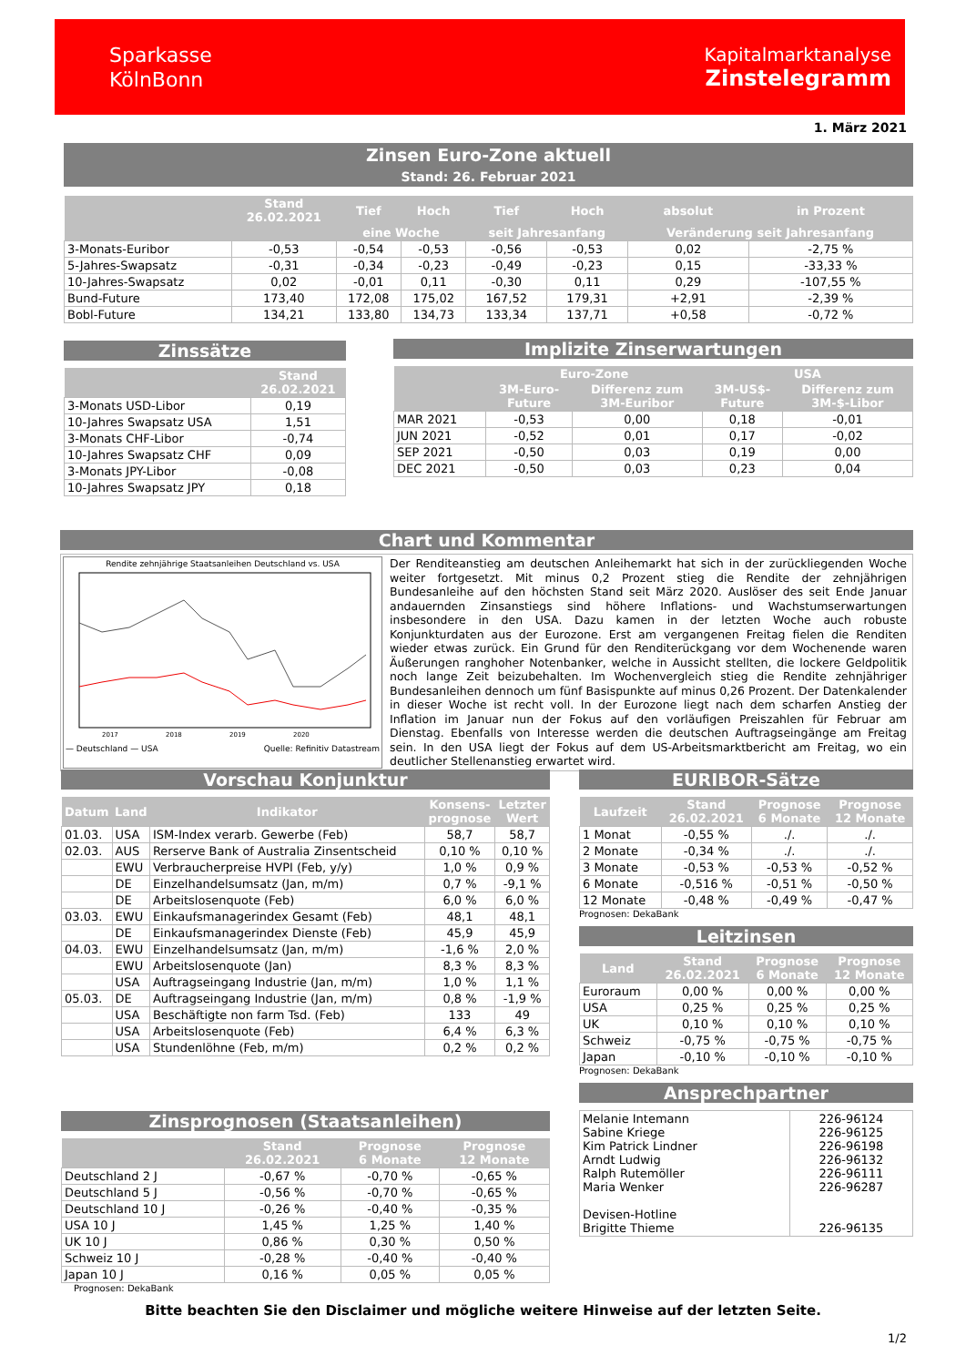Sparkasse
KölnBonn
Kapitalmarktanalyse
Zinstelegramm
1. März 2021
Zinsen Euro-Zone aktuell
Stand: 26. Februar 2021
| | Stand 26.02.2021 | Tief | Hoch | Tief | Hoch | absolut | in Prozent |
| --- | --- | --- | --- | --- | --- | --- | --- |
| | | eine Woche | | seit Jahresanfang | | Veränderung seit Jahresanfang | |
| 3-Monats-Euribor | -0,53 | -0,54 | -0,53 | -0,56 | -0,53 | 0,02 | -2,75 % |
| 5-Jahres-Swapsatz | -0,31 | -0,34 | -0,23 | -0,49 | -0,23 | 0,15 | -33,33 % |
| 10-Jahres-Swapsatz | 0,02 | -0,01 | 0,11 | -0,30 | 0,11 | 0,29 | -107,55 % |
| Bund-Future | 173,40 | 172,08 | 175,02 | 167,52 | 179,31 | +2,91 | -2,39 % |
| Bobl-Future | 134,21 | 133,80 | 134,73 | 133,34 | 137,71 | +0,58 | -0,72 % |
Zinssätze
| | Stand 26.02.2021 |
| --- | --- |
| 3-Monats USD-Libor | 0,19 |
| 10-Jahres Swapsatz USA | 1,51 |
| 3-Monats CHF-Libor | -0,74 |
| 10-Jahres Swapsatz CHF | 0,09 |
| 3-Monats JPY-Libor | -0,08 |
| 10-Jahres Swapsatz JPY | 0,18 |
Implizite Zinserwartungen
| | Euro-Zone | | USA | |
| --- | --- | --- | --- | --- |
| | 3M-Euro- Future | Differenz zum 3M-Euribor | 3M-US$- Future | Differenz zum 3M-$-Libor |
| MAR 2021 | -0,53 | 0,00 | 0,18 | -0,01 |
| JUN 2021 | -0,52 | 0,01 | 0,17 | -0,02 |
| SEP 2021 | -0,50 | 0,03 | 0,19 | 0,00 |
| DEC 2021 | -0,50 | 0,03 | 0,23 | 0,04 |
Chart und Kommentar
Rendite zehnjährige Staatsanleihen Deutschland vs. USA
2017
2018
2019
2020
— Deutschland — USA Quelle: Refinitiv Datastream
Der Renditeanstieg am deutschen Anleihemarkt hat sich in der zurückliegenden Woche weiter fortgesetzt. Mit minus 0,2 Prozent stieg die Rendite der zehnjährigen Bundesanleihe auf den höchsten Stand seit März 2020. Auslöser des seit Ende Januar andauernden Zinsanstiegs sind höhere Inflations- und Wachstumserwartungen insbesondere in den USA. Dazu kamen in der letzten Woche auch robuste Konjunkturdaten aus der Eurozone. Erst am vergangenen Freitag fielen die Renditen wieder etwas zurück. Ein Grund für den Renditerückgang vor dem Wochenende waren Äußerungen ranghoher Notenbanker, welche in Aussicht stellten, die lockere Geldpolitik noch lange Zeit beizubehalten. Im Wochenvergleich stieg die Rendite zehnjähriger Bundesanleihen dennoch um fünf Basispunkte auf minus 0,26 Prozent. Der Datenkalender in dieser Woche ist recht voll. In der Eurozone liegt nach dem scharfen Anstieg der Inflation im Januar nun der Fokus auf den vorläufigen Preiszahlen für Februar am Dienstag. Ebenfalls von Interesse werden die deutschen Auftragseingänge am Freitag sein. In den USA liegt der Fokus auf dem US-Arbeitsmarktbericht am Freitag, wo ein deutlicher Stellenanstieg erwartet wird.
Vorschau Konjunktur
| Datum | Land | Indikator | Konsens- prognose | Letzter Wert |
| --- | --- | --- | --- | --- |
| 01.03. | USA | ISM-Index verarb. Gewerbe (Feb) | 58,7 | 58,7 |
| 02.03. | AUS | Rerserve Bank of Australia Zinsentscheid | 0,10 % | 0,10 % |
| | EWU | Verbraucherpreise HVPI (Feb, y/y) | 1,0 % | 0,9 % |
| | DE | Einzelhandelsumsatz (Jan, m/m) | 0,7 % | -9,1 % |
| | DE | Arbeitslosenquote (Feb) | 6,0 % | 6,0 % |
| 03.03. | EWU | Einkaufsmanagerindex Gesamt (Feb) | 48,1 | 48,1 |
| | DE | Einkaufsmanagerindex Dienste (Feb) | 45,9 | 45,9 |
| 04.03. | EWU | Einzelhandelsumsatz (Jan, m/m) | -1,6 % | 2,0 % |
| | EWU | Arbeitslosenquote (Jan) | 8,3 % | 8,3 % |
| | USA | Auftragseingang Industrie (Jan, m/m) | 1,0 % | 1,1 % |
| 05.03. | DE | Auftragseingang Industrie (Jan, m/m) | 0,8 % | -1,9 % |
| | USA | Beschäftigte non farm Tsd. (Feb) | 133 | 49 |
| | USA | Arbeitslosenquote (Feb) | 6,4 % | 6,3 % |
| | USA | Stundenlöhne (Feb, m/m) | 0,2 % | 0,2 % |
Zinsprognosen (Staatsanleihen)
| | Stand 26.02.2021 | Prognose 6 Monate | Prognose 12 Monate |
| --- | --- | --- | --- |
| Deutschland 2 J | -0,67 % | -0,70 % | -0,65 % |
| Deutschland 5 J | -0,56 % | -0,70 % | -0,65 % |
| Deutschland 10 J | -0,26 % | -0,40 % | -0,35 % |
| USA 10 J | 1,45 % | 1,25 % | 1,40 % |
| UK 10 J | 0,86 % | 0,30 % | 0,50 % |
| Schweiz 10 J | -0,28 % | -0,40 % | -0,40 % |
| Japan 10 J | 0,16 % | 0,05 % | 0,05 % |
Prognosen: DekaBank
EURIBOR-Sätze
| Laufzeit | Stand 26.02.2021 | Prognose 6 Monate | Prognose 12 Monate |
| --- | --- | --- | --- |
| 1 Monat | -0,55 % | ./. | ./. |
| 2 Monate | -0,34 % | ./. | ./. |
| 3 Monate | -0,53 % | -0,53 % | -0,52 % |
| 6 Monate | -0,516 % | -0,51 % | -0,50 % |
| 12 Monate | -0,48 % | -0,49 % | -0,47 % |
Prognosen: DekaBank
Leitzinsen
| Land | Stand 26.02.2021 | Prognose 6 Monate | Prognose 12 Monate |
| --- | --- | --- | --- |
| Euroraum | 0,00 % | 0,00 % | 0,00 % |
| USA | 0,25 % | 0,25 % | 0,25 % |
| UK | 0,10 % | 0,10 % | 0,10 % |
| Schweiz | -0,75 % | -0,75 % | -0,75 % |
| Japan | -0,10 % | -0,10 % | -0,10 % |
Prognosen: DekaBank
Ansprechpartner
| Melanie Intemann Sabine Kriege Kim Patrick Lindner Arndt Ludwig Ralph Rutemöller Maria Wenker Devisen-Hotline Brigitte Thieme | 226-96124 226-96125 226-96198 226-96132 226-96111 226-96287 226-96135 |
Bitte beachten Sie den Disclaimer und mögliche weitere Hinweise auf der letzten Seite.
1/2